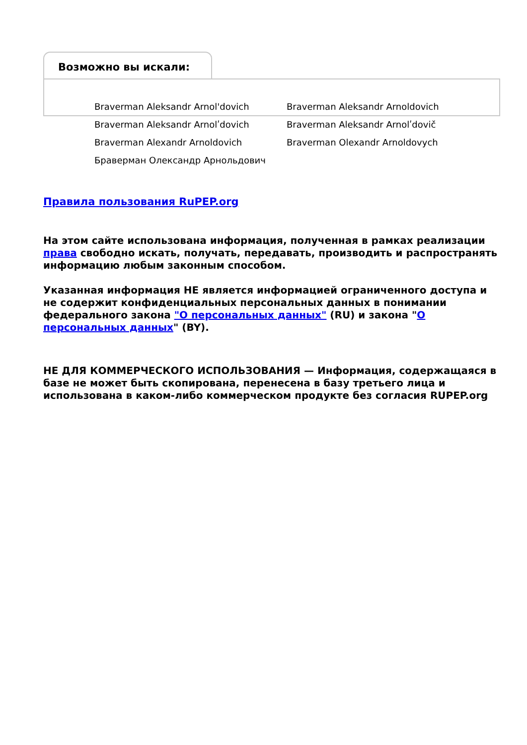Возможно вы искали:
Braverman Aleksandr Arnol'dovich
Braverman Aleksandr Arnoldovich
Braverman Aleksandr Arnolʹdovich
Braverman Aleksandr Arnolʹdovič
Braverman Alexandr Arnoldovich
Braverman Olexandr Arnoldovych
Браверман Олександр Арнольдович
Правила пользования RuPEP.org
На этом сайте использована информация, полученная в рамках реализации права свободно искать, получать, передавать, производить и распространять информацию любым законным способом.
Указанная информация НЕ является информацией ограниченного доступа и не содержит конфиденциальных персональных данных в понимании федерального закона "О персональных данных" (RU) и закона "О персональных данных" (BY).
НЕ ДЛЯ КОММЕРЧЕСКОГО ИСПОЛЬЗОВАНИЯ — Информация, содержащаяся в базе не может быть скопирована, перенесена в базу третьего лица и использована в каком-либо коммерческом продукте без согласия RUPEP.org